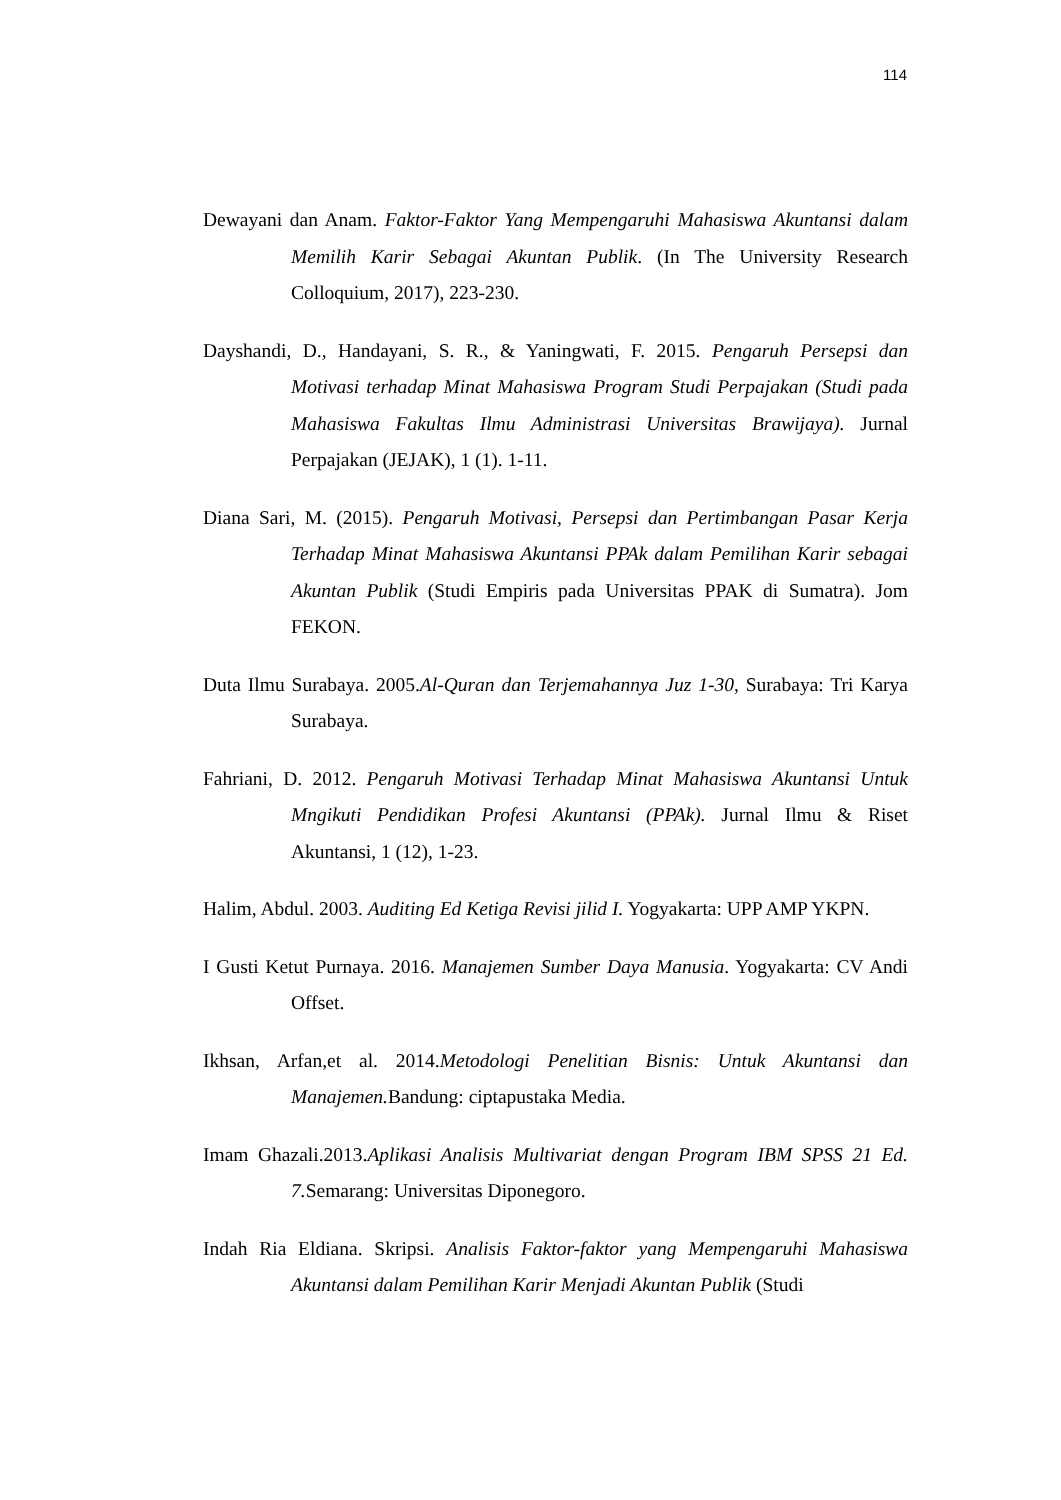114
Dewayani dan Anam. Faktor-Faktor Yang Mempengaruhi Mahasiswa Akuntansi dalam Memilih Karir Sebagai Akuntan Publik. (In The University Research Colloquium, 2017), 223-230.
Dayshandi, D., Handayani, S. R., & Yaningwati, F. 2015. Pengaruh Persepsi dan Motivasi terhadap Minat Mahasiswa Program Studi Perpajakan (Studi pada Mahasiswa Fakultas Ilmu Administrasi Universitas Brawijaya). Jurnal Perpajakan (JEJAK), 1 (1). 1-11.
Diana Sari, M. (2015). Pengaruh Motivasi, Persepsi dan Pertimbangan Pasar Kerja Terhadap Minat Mahasiswa Akuntansi PPAk dalam Pemilihan Karir sebagai Akuntan Publik (Studi Empiris pada Universitas PPAK di Sumatra). Jom FEKON.
Duta Ilmu Surabaya. 2005.Al-Quran dan Terjemahannya Juz 1-30, Surabaya: Tri Karya Surabaya.
Fahriani, D. 2012. Pengaruh Motivasi Terhadap Minat Mahasiswa Akuntansi Untuk Mngikuti Pendidikan Profesi Akuntansi (PPAk). Jurnal Ilmu & Riset Akuntansi, 1 (12), 1-23.
Halim, Abdul. 2003. Auditing Ed Ketiga Revisi jilid I. Yogyakarta: UPP AMP YKPN.
I Gusti Ketut Purnaya. 2016. Manajemen Sumber Daya Manusia. Yogyakarta: CV Andi Offset.
Ikhsan, Arfan,et al. 2014.Metodologi Penelitian Bisnis: Untuk Akuntansi dan Manajemen. Bandung: ciptapustaka Media.
Imam Ghazali.2013.Aplikasi Analisis Multivariat dengan Program IBM SPSS 21 Ed. 7. Semarang: Universitas Diponegoro.
Indah Ria Eldiana. Skripsi. Analisis Faktor-faktor yang Mempengaruhi Mahasiswa Akuntansi dalam Pemilihan Karir Menjadi Akuntan Publik (Studi